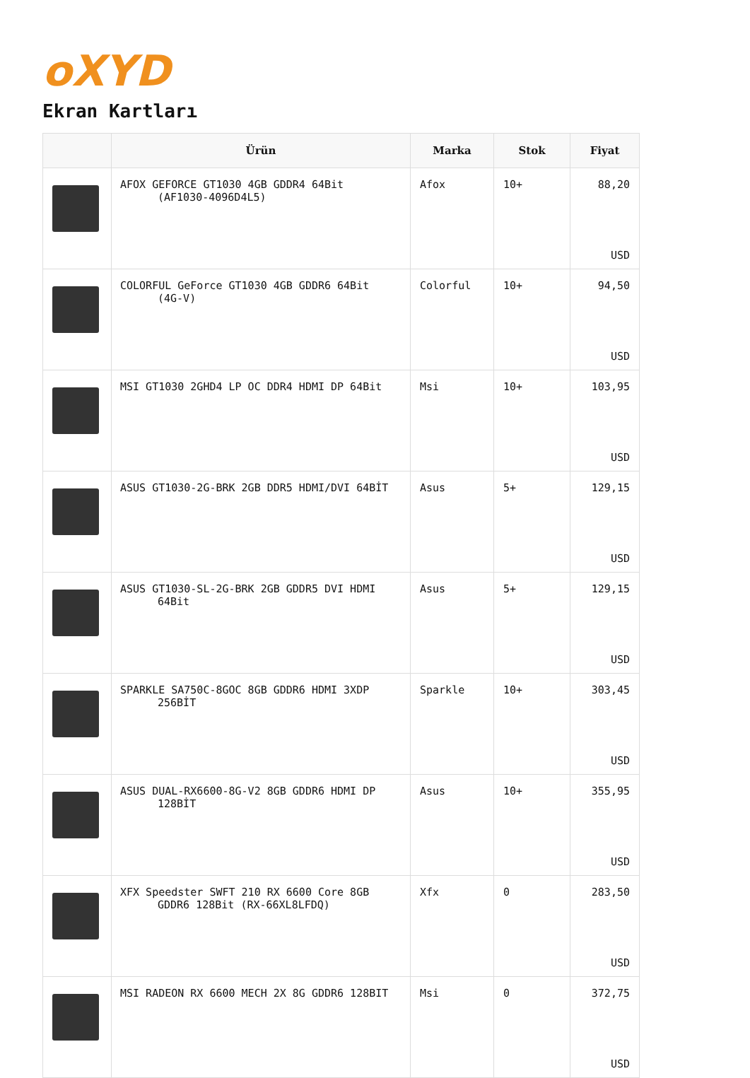oXYD
Ekran Kartları
| | Ürün | Marka | Stok | Fiyat |
| --- | --- | --- | --- | --- |
| | AFOX GEFORCE GT1030 4GB GDDR4 64Bit (AF1030-4096D4L5) | Afox | 10+ | 88,20 USD |
| | COLORFUL GeForce GT1030 4GB GDDR6 64Bit (4G-V) | Colorful | 10+ | 94,50 USD |
| | MSI GT1030 2GHD4 LP OC DDR4 HDMI DP 64Bit | Msi | 10+ | 103,95 USD |
| | ASUS GT1030-2G-BRK 2GB DDR5 HDMI/DVI 64BİT | Asus | 5+ | 129,15 USD |
| | ASUS GT1030-SL-2G-BRK 2GB GDDR5 DVI HDMI 64Bit | Asus | 5+ | 129,15 USD |
| | SPARKLE SA750C-8GOC 8GB GDDR6 HDMI 3XDP 256BİT | Sparkle | 10+ | 303,45 USD |
| | ASUS DUAL-RX6600-8G-V2 8GB GDDR6 HDMI DP 128BİT | Asus | 10+ | 355,95 USD |
| | XFX Speedster SWFT 210 RX 6600 Core 8GB GDDR6 128Bit (RX-66XL8LFDQ) | Xfx | 0 | 283,50 USD |
| | MSI RADEON RX 6600 MECH 2X 8G GDDR6 128BIT | Msi | 0 | 372,75 USD |